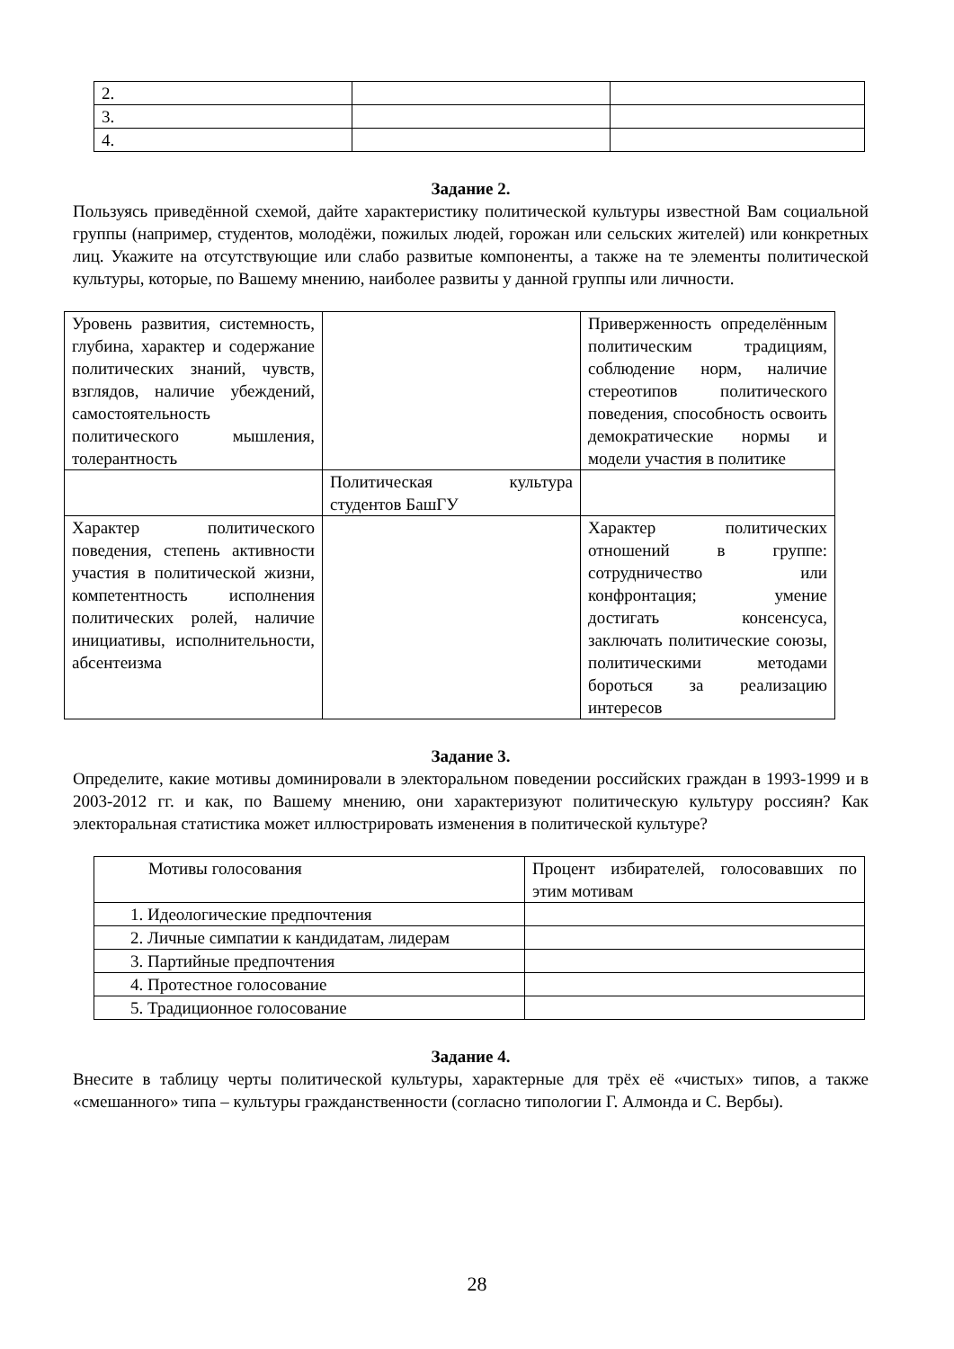| 2. | | |
| 3. | | |
| 4. | | |
Задание 2.
Пользуясь приведённой схемой, дайте характеристику политической культуры известной Вам социальной группы (например, студентов, молодёжи, пожилых людей, горожан или сельских жителей) или конкретных лиц. Укажите на отсутствующие или слабо развитые компоненты, а также на те элементы политической культуры, которые, по Вашему мнению, наиболее развиты у данной группы или личности.
| Уровень развития, системность, глубина, характер и содержание политических знаний, чувств, взглядов, наличие убеждений, самостоятельность политического мышления, толерантность | | Приверженность определённым политическим традициям, соблюдение норм, наличие стереотипов политического поведения, способность освоить демократические нормы и модели участия в политике |
| | Политическая культура студентов БашГУ | |
| Характер политического поведения, степень активности участия в политической жизни, компетентность исполнения политических ролей, наличие инициативы, исполнительности, абсентеизма | | Характер политических отношений в группе: сотрудничество или конфронтация; умение достигать консенсуса, заключать политические союзы, политическими методами бороться за реализацию интересов |
Задание 3.
Определите, какие мотивы доминировали в электоральном поведении российских граждан в 1993-1999 и в 2003-2012 гг. и как, по Вашему мнению, они характеризуют политическую культуру россиян? Как электоральная статистика может иллюстрировать изменения в политической культуре?
| Мотивы голосования | Процент избирателей, голосовавших по этим мотивам |
| --- | --- |
| 1. Идеологические предпочтения | |
| 2. Личные симпатии к кандидатам, лидерам | |
| 3. Партийные предпочтения | |
| 4. Протестное голосование | |
| 5. Традиционное голосование | |
Задание 4.
Внесите в таблицу черты политической культуры, характерные для трёх её «чистых» типов, а также «смешанного» типа – культуры гражданственности (согласно типологии Г. Алмонда и С. Вербы).
28